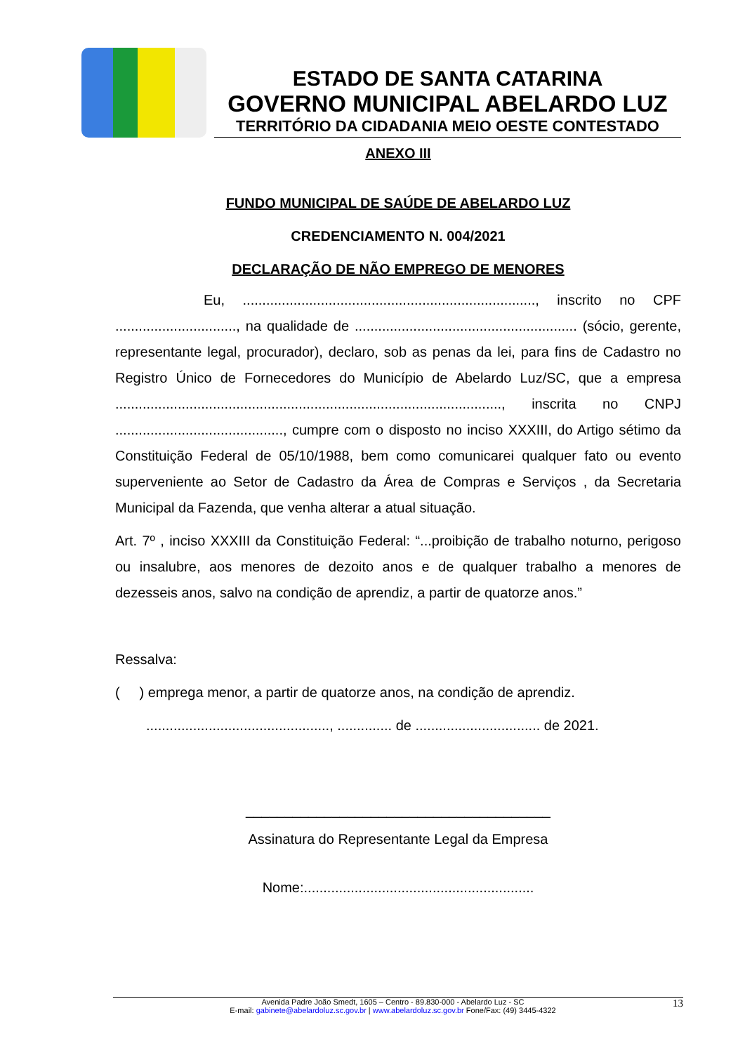ESTADO DE SANTA CATARINA
GOVERNO MUNICIPAL ABELARDO LUZ
TERRITÓRIO DA CIDADANIA MEIO OESTE CONTESTADO
ANEXO III
FUNDO MUNICIPAL DE SAÚDE DE ABELARDO LUZ
CREDENCIAMENTO N. 004/2021
DECLARAÇÃO DE NÃO EMPREGO DE MENORES
Eu, ..........................................................................., inscrito no CPF ..............................., na qualidade de ......................................................... (sócio, gerente, representante legal, procurador), declaro, sob as penas da lei, para fins de Cadastro no Registro Único de Fornecedores do Município de Abelardo Luz/SC, que a empresa ..................................................................................................., inscrita no CNPJ ..........................................., cumpre com o disposto no inciso XXXIII, do Artigo sétimo da Constituição Federal de 05/10/1988, bem como comunicarei qualquer fato ou evento superveniente ao Setor de Cadastro da Área de Compras e Serviços , da Secretaria Municipal da Fazenda, que venha alterar a atual situação.
Art. 7º , inciso XXXIII da Constituição Federal: “...proibição de trabalho noturno, perigoso ou insalubre, aos menores de dezoito anos e de qualquer trabalho a menores de dezesseis anos, salvo na condição de aprendiz, a partir de quatorze anos.”
Ressalva:
( ) emprega menor, a partir de quatorze anos, na condição de aprendiz.
..............................................., .............. de ................................ de 2021.
_______________________________________
Assinatura do Representante Legal da Empresa
Nome:...........................................................
Avenida Padre João Smedt, 1605 – Centro - 89.830-000 - Abelardo Luz - SC 13
E-mail: gabinete@abelardoluz.sc.gov.br | www.abelardoluz.sc.gov.br Fone/Fax: (49) 3445-4322